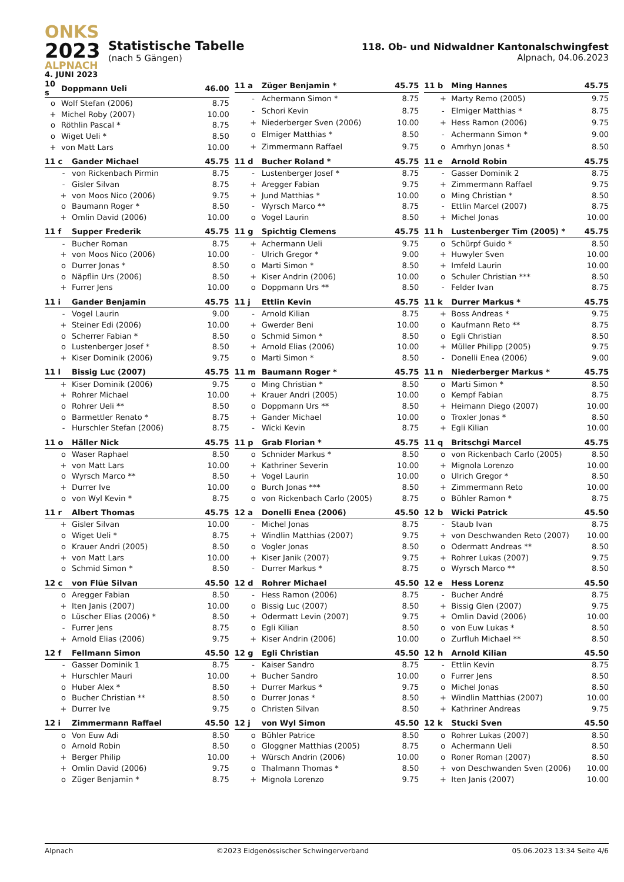ONKS
2023
ALPNACH
4. JUNI 2023
Statistische Tabelle
(nach 5 Gängen)
118. Ob- und Nidwaldner Kantonalschwingfest
Alpnach, 04.06.2023
| 10 s | | Doppmann Ueli | 46.00 |
| --- | --- | --- | --- |
| | o | Wolf Stefan (2006) | 8.75 |
| | + | Michel Roby (2007) | 10.00 |
| | o | Röthlin Pascal * | 8.75 |
| | o | Wiget Ueli * | 8.50 |
| | + | von Matt Lars | 10.00 |
| 11 a | | Züger Benjamin * | 45.75 |
| --- | --- | --- | --- |
| | - | Achermann Simon * | 8.75 |
| | - | Schori Kevin | 8.75 |
| | + | Niederberger Sven (2006) | 10.00 |
| | o | Elmiger Matthias * | 8.50 |
| | + | Zimmermann Raffael | 9.75 |
| 11 b | | Ming Hannes | 45.75 |
| --- | --- | --- | --- |
| | + | Marty Remo (2005) | 9.75 |
| | - | Elmiger Matthias * | 8.75 |
| | + | Hess Ramon (2006) | 9.75 |
| | - | Achermann Simon * | 9.00 |
| | o | Amrhyn Jonas * | 8.50 |
| 11 c | | Gander Michael | 45.75 |
| --- | --- | --- | --- |
| | - | von Rickenbach Pirmin | 8.75 |
| | - | Gisler Silvan | 8.75 |
| | + | von Moos Nico (2006) | 9.75 |
| | o | Baumann Roger * | 8.50 |
| | + | Omlin David (2006) | 10.00 |
| 11 d | | Bucher Roland * | 45.75 |
| --- | --- | --- | --- |
| | - | Lustenberger Josef * | 8.75 |
| | + | Aregger Fabian | 9.75 |
| | + | Jund Matthias * | 10.00 |
| | - | Wyrsch Marco ** | 8.75 |
| | o | Vogel Laurin | 8.50 |
| 11 e | | Arnold Robin | 45.75 |
| --- | --- | --- | --- |
| | - | Gasser Dominik 2 | 8.75 |
| | + | Zimmermann Raffael | 9.75 |
| | o | Ming Christian * | 8.50 |
| | - | Ettlin Marcel (2007) | 8.75 |
| | + | Michel Jonas | 10.00 |
| 11 f | | Supper Frederik | 45.75 |
| --- | --- | --- | --- |
| | - | Bucher Roman | 8.75 |
| | + | von Moos Nico (2006) | 10.00 |
| | o | Durrer Jonas * | 8.50 |
| | o | Näpflin Urs (2006) | 8.50 |
| | + | Furrer Jens | 10.00 |
| 11 g | | Spichtig Clemens | 45.75 |
| --- | --- | --- | --- |
| | + | Achermann Ueli | 9.75 |
| | - | Ulrich Gregor * | 9.00 |
| | o | Marti Simon * | 8.50 |
| | + | Kiser Andrin (2006) | 10.00 |
| | o | Doppmann Urs ** | 8.50 |
| 11 h | | Lustenberger Tim (2005) * | 45.75 |
| --- | --- | --- | --- |
| | o | Schürpf Guido * | 8.50 |
| | + | Huwyler Sven | 10.00 |
| | + | Imfeld Laurin | 10.00 |
| | o | Schuler Christian *** | 8.50 |
| | - | Felder Ivan | 8.75 |
| 11 i | | Gander Benjamin | 45.75 |
| --- | --- | --- | --- |
| | - | Vogel Laurin | 9.00 |
| | + | Steiner Edi (2006) | 10.00 |
| | o | Scherrer Fabian * | 8.50 |
| | o | Lustenberger Josef * | 8.50 |
| | + | Kiser Dominik (2006) | 9.75 |
| 11 j | | Ettlin Kevin | 45.75 |
| --- | --- | --- | --- |
| | - | Arnold Kilian | 8.75 |
| | + | Gwerder Beni | 10.00 |
| | o | Schmid Simon * | 8.50 |
| | + | Arnold Elias (2006) | 10.00 |
| | o | Marti Simon * | 8.50 |
| 11 k | | Durrer Markus * | 45.75 |
| --- | --- | --- | --- |
| | + | Boss Andreas * | 9.75 |
| | o | Kaufmann Reto ** | 8.75 |
| | o | Egli Christian | 8.50 |
| | + | Müller Philipp (2005) | 9.75 |
| | - | Donelli Enea (2006) | 9.00 |
| 11 l | | Bissig Luc (2007) | 45.75 |
| --- | --- | --- | --- |
| | + | Kiser Dominik (2006) | 9.75 |
| | + | Rohrer Michael | 10.00 |
| | o | Rohrer Ueli ** | 8.50 |
| | o | Barmettler Renato * | 8.75 |
| | - | Hurschler Stefan (2006) | 8.75 |
| 11 m | | Baumann Roger * | 45.75 |
| --- | --- | --- | --- |
| | o | Ming Christian * | 8.50 |
| | + | Krauer Andri (2005) | 10.00 |
| | o | Doppmann Urs ** | 8.50 |
| | + | Gander Michael | 10.00 |
| | - | Wicki Kevin | 8.75 |
| 11 n | | Niederberger Markus * | 45.75 |
| --- | --- | --- | --- |
| | o | Marti Simon * | 8.50 |
| | o | Kempf Fabian | 8.75 |
| | + | Heimann Diego (2007) | 10.00 |
| | o | Troxler Jonas * | 8.50 |
| | + | Egli Kilian | 10.00 |
| 11 o | | Häller Nick | 45.75 |
| --- | --- | --- | --- |
| | o | Waser Raphael | 8.50 |
| | + | von Matt Lars | 10.00 |
| | o | Wyrsch Marco ** | 8.50 |
| | + | Durrer Ive | 10.00 |
| | o | von Wyl Kevin * | 8.75 |
| 11 p | | Grab Florian * | 45.75 |
| --- | --- | --- | --- |
| | o | Schnider Markus * | 8.50 |
| | + | Kathriner Severin | 10.00 |
| | + | Vogel Laurin | 10.00 |
| | o | Burch Jonas *** | 8.50 |
| | o | von Rickenbach Carlo (2005) | 8.75 |
| 11 q | | Britschgi Marcel | 45.75 |
| --- | --- | --- | --- |
| | o | von Rickenbach Carlo (2005) | 8.50 |
| | + | Mignola Lorenzo | 10.00 |
| | o | Ulrich Gregor * | 8.50 |
| | + | Zimmermann Reto | 10.00 |
| | o | Bühler Ramon * | 8.75 |
| 11 r | | Albert Thomas | 45.75 |
| --- | --- | --- | --- |
| | + | Gisler Silvan | 10.00 |
| | o | Wiget Ueli * | 8.75 |
| | o | Krauer Andri (2005) | 8.50 |
| | + | von Matt Lars | 10.00 |
| | o | Schmid Simon * | 8.50 |
| 12 a | | Donelli Enea (2006) | 45.50 |
| --- | --- | --- | --- |
| | - | Michel Jonas | 8.75 |
| | + | Windlin Matthias (2007) | 9.75 |
| | o | Vogler Jonas | 8.50 |
| | + | Kiser Janik (2007) | 9.75 |
| | - | Durrer Markus * | 8.75 |
| 12 b | | Wicki Patrick | 45.50 |
| --- | --- | --- | --- |
| | - | Staub Ivan | 8.75 |
| | + | von Deschwanden Reto (2007) | 10.00 |
| | o | Odermatt Andreas ** | 8.50 |
| | + | Rohrer Lukas (2007) | 9.75 |
| | o | Wyrsch Marco ** | 8.50 |
| 12 c | | von Flüe Silvan | 45.50 |
| --- | --- | --- | --- |
| | o | Aregger Fabian | 8.50 |
| | + | Iten Janis (2007) | 10.00 |
| | o | Lüscher Elias (2006) * | 8.50 |
| | - | Furrer Jens | 8.75 |
| | + | Arnold Elias (2006) | 9.75 |
| 12 d | | Rohrer Michael | 45.50 |
| --- | --- | --- | --- |
| | - | Hess Ramon (2006) | 8.75 |
| | o | Bissig Luc (2007) | 8.50 |
| | + | Odermatt Levin (2007) | 9.75 |
| | o | Egli Kilian | 8.50 |
| | + | Kiser Andrin (2006) | 10.00 |
| 12 e | | Hess Lorenz | 45.50 |
| --- | --- | --- | --- |
| | - | Bucher André | 8.75 |
| | + | Bissig Glen (2007) | 9.75 |
| | + | Omlin David (2006) | 10.00 |
| | o | von Euw Lukas * | 8.50 |
| | o | Zurfluh Michael ** | 8.50 |
| 12 f | | Fellmann Simon | 45.50 |
| --- | --- | --- | --- |
| | - | Gasser Dominik 1 | 8.75 |
| | + | Hurschler Mauri | 10.00 |
| | o | Huber Alex * | 8.50 |
| | o | Bucher Christian ** | 8.50 |
| | + | Durrer Ive | 9.75 |
| 12 g | | Egli Christian | 45.50 |
| --- | --- | --- | --- |
| | - | Kaiser Sandro | 8.75 |
| | + | Bucher Sandro | 10.00 |
| | + | Durrer Markus * | 9.75 |
| | o | Durrer Jonas * | 8.50 |
| | o | Christen Silvan | 8.50 |
| 12 h | | Arnold Kilian | 45.50 |
| --- | --- | --- | --- |
| | - | Ettlin Kevin | 8.75 |
| | o | Furrer Jens | 8.50 |
| | o | Michel Jonas | 8.50 |
| | + | Windlin Matthias (2007) | 10.00 |
| | + | Kathriner Andreas | 9.75 |
| 12 i | | Zimmermann Raffael | 45.50 |
| --- | --- | --- | --- |
| | o | Von Euw Adi | 8.50 |
| | o | Arnold Robin | 8.50 |
| | + | Berger Philip | 10.00 |
| | + | Omlin David (2006) | 9.75 |
| | o | Züger Benjamin * | 8.75 |
| 12 j | | von Wyl Simon | 45.50 |
| --- | --- | --- | --- |
| | o | Bühler Patrice | 8.50 |
| | o | Gloggner Matthias (2005) | 8.75 |
| | + | Würsch Andrin (2006) | 10.00 |
| | o | Thalmann Thomas * | 8.50 |
| | + | Mignola Lorenzo | 9.75 |
| 12 k | | Stucki Sven | 45.50 |
| --- | --- | --- | --- |
| | o | Rohrer Lukas (2007) | 8.50 |
| | o | Achermann Ueli | 8.50 |
| | o | Roner Roman (2007) | 8.50 |
| | + | von Deschwanden Sven (2006) | 10.00 |
| | + | Iten Janis (2007) | 10.00 |
Alpnach ©2023 Eidgenössischer Schwingerverband 05.06.2023 13:34 Seite 4/6